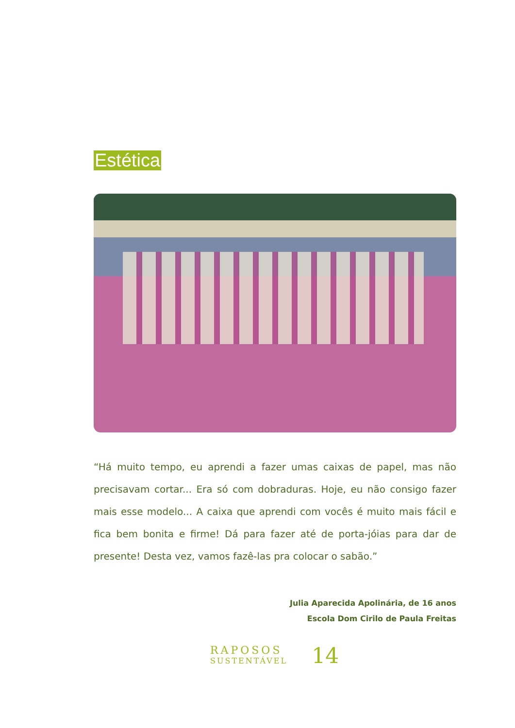Estética
“Há muito tempo, eu aprendi a fazer umas caixas de papel, mas não precisavam cortar... Era só com dobraduras. Hoje, eu não consigo fazer mais esse modelo... A caixa que aprendi com vocês é muito mais fácil e fica bem bonita e firme! Dá para fazer até de porta-jóias para dar de presente! Desta vez, vamos fazê-las pra colocar o sabão.”
Julia Aparecida Apolinária, de 16 anos
Escola Dom Cirilo de Paula Freitas
RAPOSOS
SUSTENTÁVEL
14